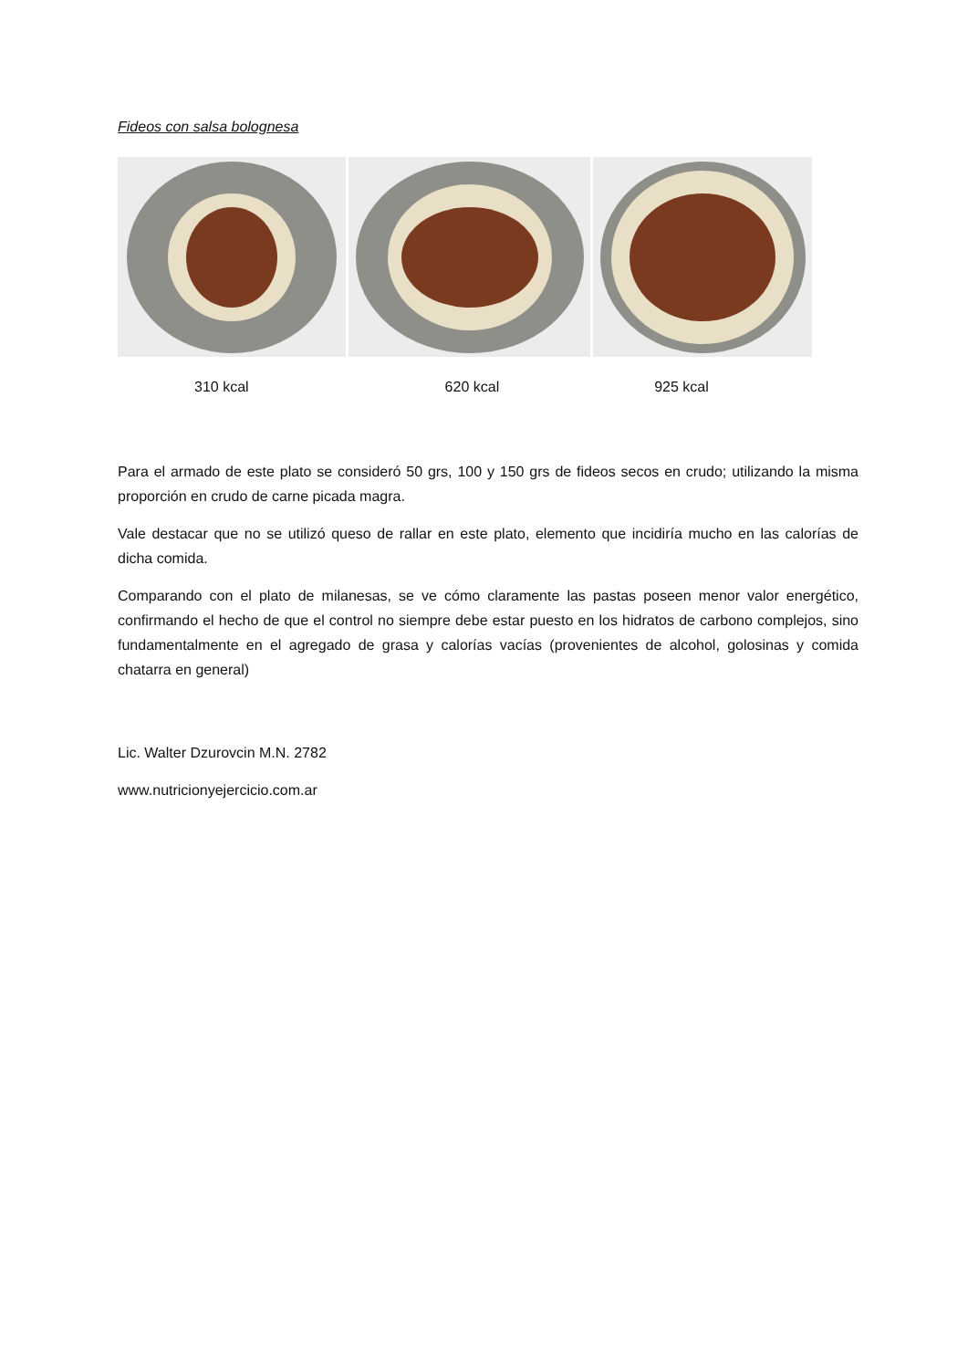Fideos con salsa bolognesa
310 kcal 620 kcal 925 kcal
Para el armado de este plato se consideró 50 grs, 100 y 150 grs de fideos secos en crudo; utilizando la misma proporción en crudo de carne picada magra.
Vale destacar que no se utilizó queso de rallar en este plato, elemento que incidiría mucho en las calorías de dicha comida.
Comparando con el plato de milanesas, se ve cómo claramente las pastas poseen menor valor energético, confirmando el hecho de que el control no siempre debe estar puesto en los hidratos de carbono complejos, sino fundamentalmente en el agregado de grasa y calorías vacías (provenientes de alcohol, golosinas y comida chatarra en general)
Lic. Walter Dzurovcin M.N. 2782
www.nutricionyejercicio.com.ar